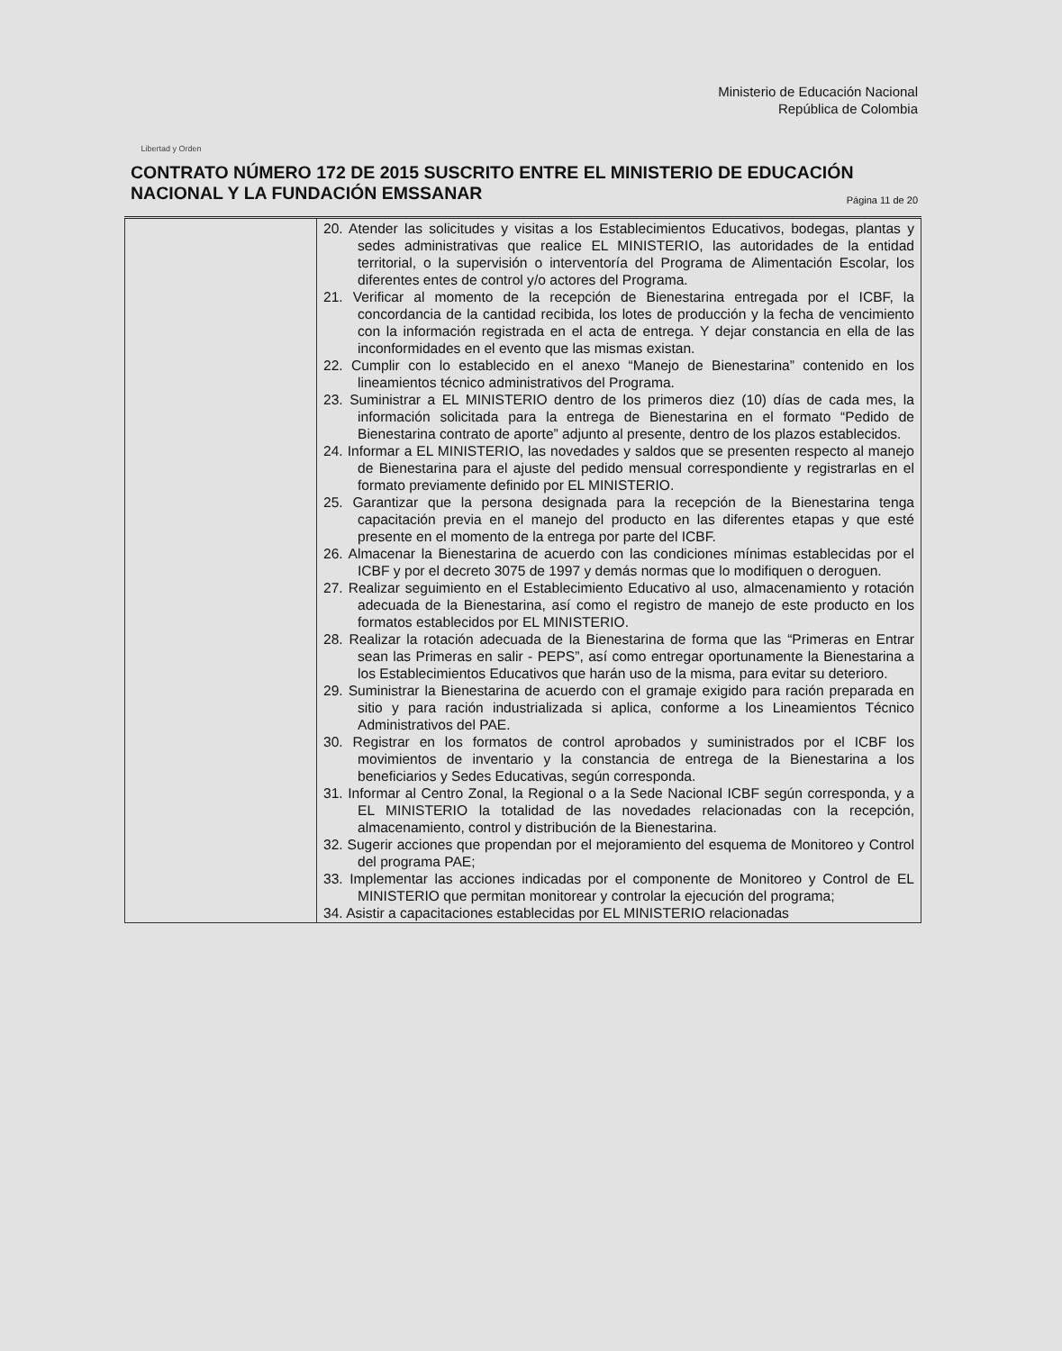Libertad y Orden
Ministerio de Educación Nacional
República de Colombia
CONTRATO NÚMERO 172 DE 2015 SUSCRITO ENTRE EL MINISTERIO DE EDUCACIÓN NACIONAL Y LA FUNDACIÓN EMSSANAR Página 11 de 20
| | 20. Atender las solicitudes y visitas a los Establecimientos Educativos, bodegas, plantas y sedes administrativas que realice EL MINISTERIO, las autoridades de la entidad territorial, o la supervisión o interventoría del Programa de Alimentación Escolar, los diferentes entes de control y/o actores del Programa. 21. Verificar al momento de la recepción de Bienestarina entregada por el ICBF, la concordancia de la cantidad recibida, los lotes de producción y la fecha de vencimiento con la información registrada en el acta de entrega. Y dejar constancia en ella de las inconformidades en el evento que las mismas existan. 22. Cumplir con lo establecido en el anexo “Manejo de Bienestarina” contenido en los lineamientos técnico administrativos del Programa. 23. Suministrar a EL MINISTERIO dentro de los primeros diez (10) días de cada mes, la información solicitada para la entrega de Bienestarina en el formato “Pedido de Bienestarina contrato de aporte” adjunto al presente, dentro de los plazos establecidos. 24. Informar a EL MINISTERIO, las novedades y saldos que se presenten respecto al manejo de Bienestarina para el ajuste del pedido mensual correspondiente y registrarlas en el formato previamente definido por EL MINISTERIO. 25. Garantizar que la persona designada para la recepción de la Bienestarina tenga capacitación previa en el manejo del producto en las diferentes etapas y que esté presente en el momento de la entrega por parte del ICBF. 26. Almacenar la Bienestarina de acuerdo con las condiciones mínimas establecidas por el ICBF y por el decreto 3075 de 1997 y demás normas que lo modifiquen o deroguen. 27. Realizar seguimiento en el Establecimiento Educativo al uso, almacenamiento y rotación adecuada de la Bienestarina, así como el registro de manejo de este producto en los formatos establecidos por EL MINISTERIO. 28. Realizar la rotación adecuada de la Bienestarina de forma que las “Primeras en Entrar sean las Primeras en salir - PEPS”, así como entregar oportunamente la Bienestarina a los Establecimientos Educativos que harán uso de la misma, para evitar su deterioro. 29. Suministrar la Bienestarina de acuerdo con el gramaje exigido para ración preparada en sitio y para ración industrializada si aplica, conforme a los Lineamientos Técnico Administrativos del PAE. 30. Registrar en los formatos de control aprobados y suministrados por el ICBF los movimientos de inventario y la constancia de entrega de la Bienestarina a los beneficiarios y Sedes Educativas, según corresponda. 31. Informar al Centro Zonal, la Regional o a la Sede Nacional ICBF según corresponda, y a EL MINISTERIO la totalidad de las novedades relacionadas con la recepción, almacenamiento, control y distribución de la Bienestarina. 32. Sugerir acciones que propendan por el mejoramiento del esquema de Monitoreo y Control del programa PAE; 33. Implementar las acciones indicadas por el componente de Monitoreo y Control de EL MINISTERIO que permitan monitorear y controlar la ejecución del programa; 34. Asistir a capacitaciones establecidas por EL MINISTERIO relacionadas |